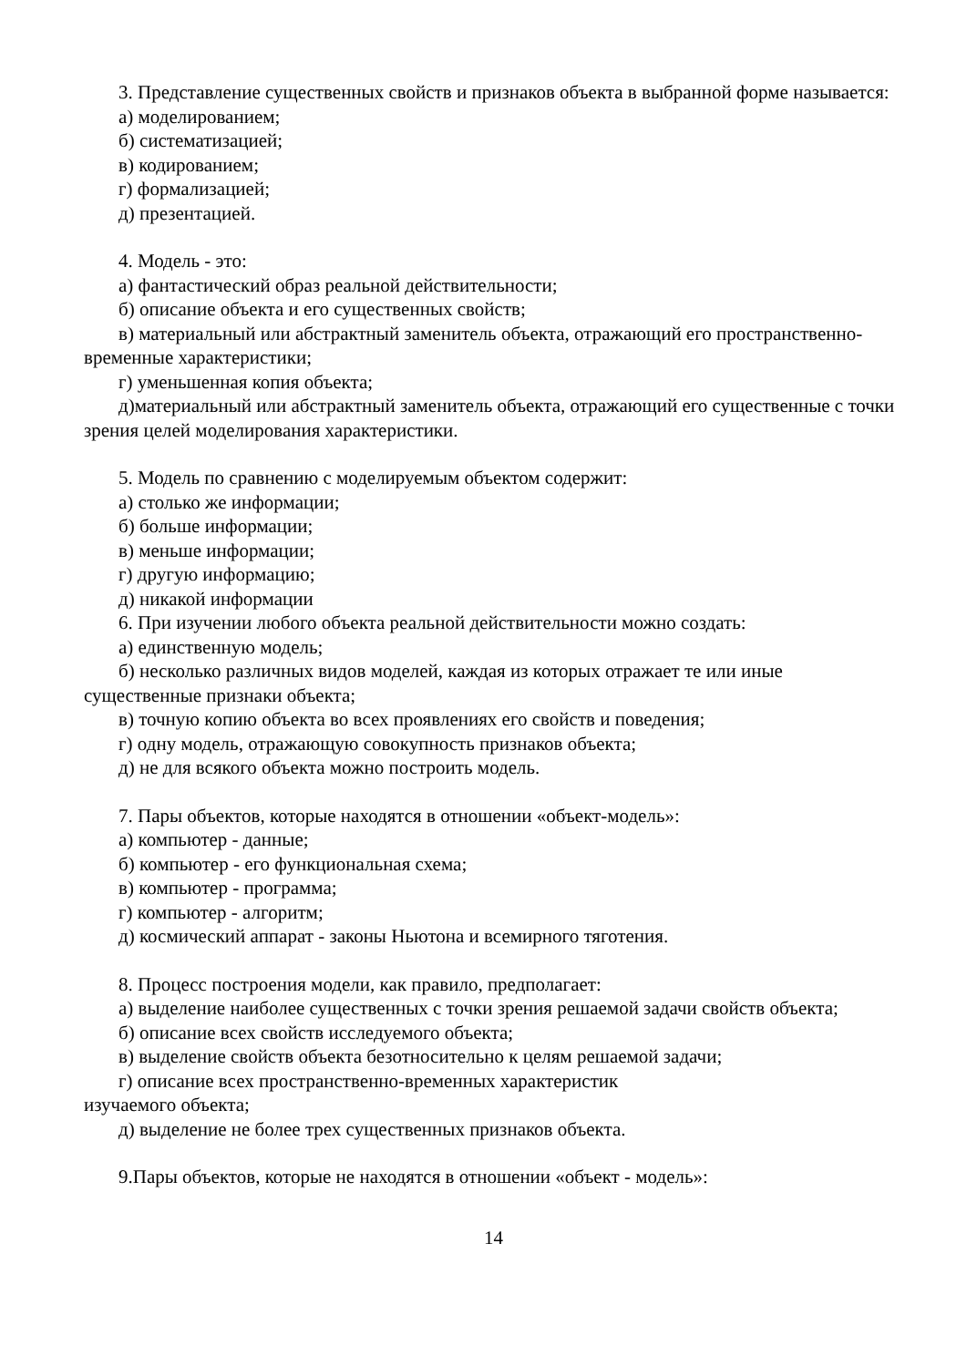3. Представление существенных свойств и признаков объекта в выбранной форме называется:
а) моделированием;
б) систематизацией;
в) кодированием;
г) формализацией;
д) презентацией.
4. Модель - это:
а) фантастический образ реальной действительности;
б) описание объекта и его существенных свойств;
в) материальный или абстрактный заменитель объекта, отражающий его пространственно-временные характеристики;
г) уменьшенная копия объекта;
д)материальный или абстрактный заменитель объекта, отражающий его существенные с точки зрения целей моделирования характеристики.
5. Модель по сравнению с моделируемым объектом содержит:
а) столько же информации;
б) больше информации;
в) меньше информации;
г) другую информацию;
д) никакой информации
6. При изучении любого объекта реальной действительности можно создать:
а) единственную модель;
б) несколько различных видов моделей, каждая из которых отражает те или иные существенные признаки объекта;
в) точную копию объекта во всех проявлениях его свойств и поведения;
г) одну модель, отражающую совокупность признаков объекта;
д) не для всякого объекта можно построить модель.
7. Пары объектов, которые находятся в отношении «объект-модель»:
а) компьютер - данные;
б) компьютер - его функциональная схема;
в) компьютер - программа;
г) компьютер - алгоритм;
д) космический аппарат - законы Ньютона и всемирного тяготения.
8. Процесс построения модели, как правило, предполагает:
а) выделение наиболее существенных с точки зрения решаемой задачи свойств объекта;
б) описание всех свойств исследуемого объекта;
в) выделение свойств объекта безотносительно к целям решаемой задачи;
г) описание всех пространственно-временных характеристик
изучаемого объекта;
д) выделение не более трех существенных признаков объекта.
9.Пары объектов, которые не находятся в отношении «объект - модель»:
14